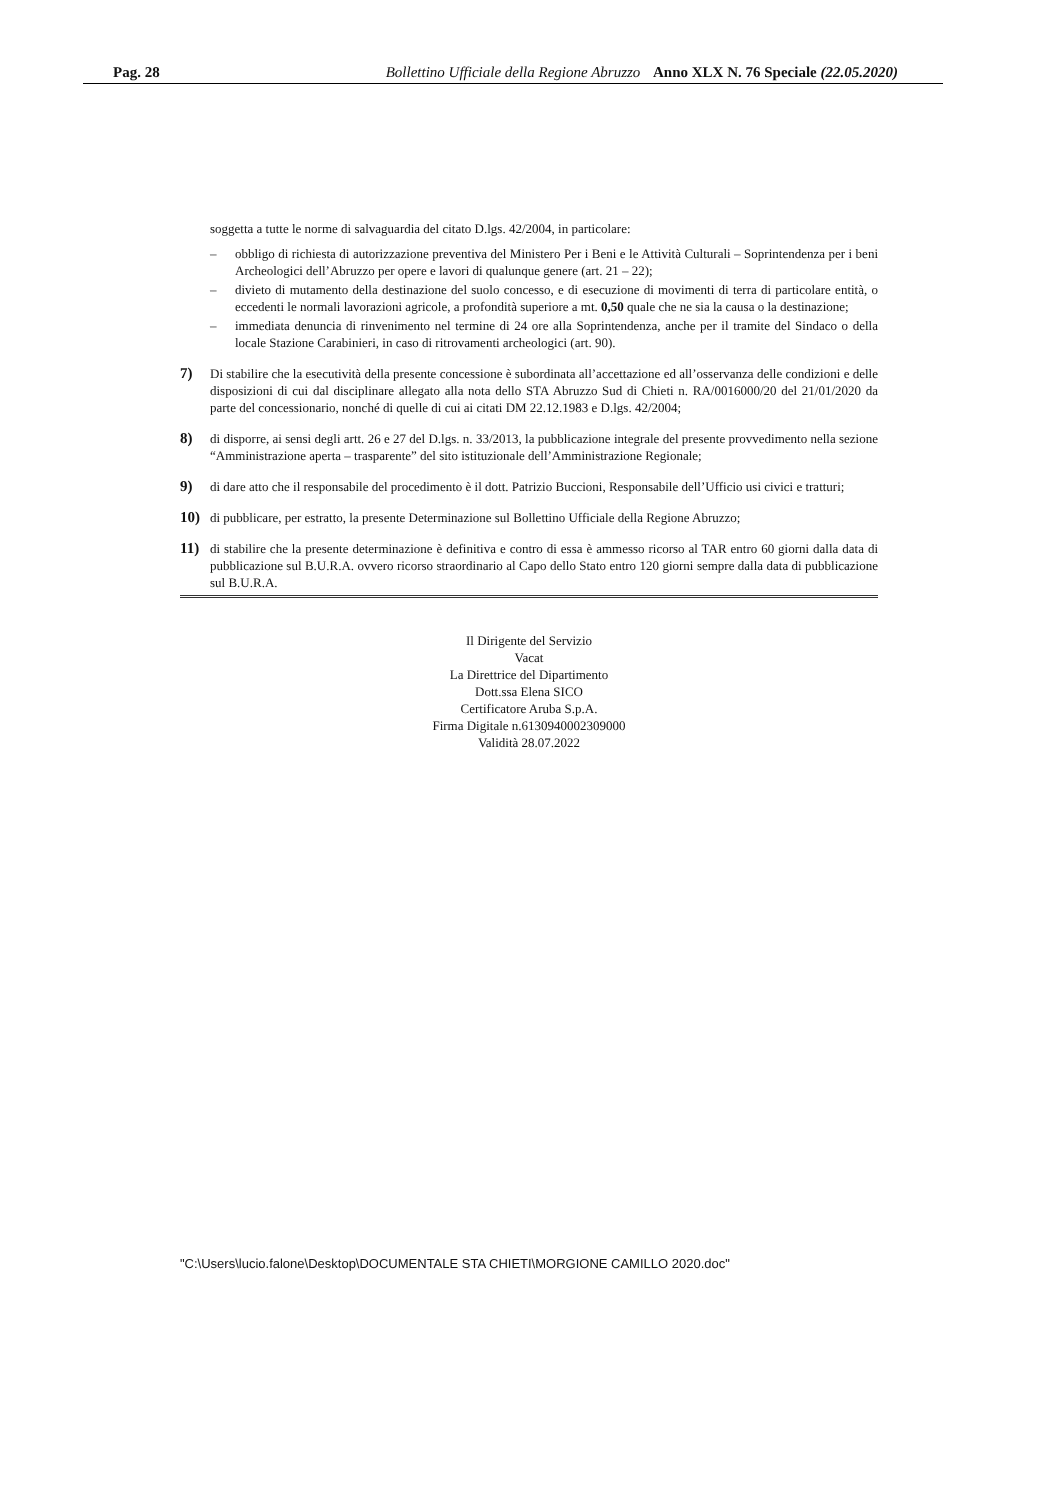Pag. 28 Bollettino Ufficiale della Regione Abruzzo Anno XLX N. 76 Speciale (22.05.2020)
soggetta a tutte le norme di salvaguardia del citato D.lgs. 42/2004, in particolare:
– obbligo di richiesta di autorizzazione preventiva del Ministero Per i Beni e le Attività Culturali – Soprintendenza per i beni Archeologici dell’Abruzzo per opere e lavori di qualunque genere (art. 21 – 22);
– divieto di mutamento della destinazione del suolo concesso, e di esecuzione di movimenti di terra di particolare entità, o eccedenti le normali lavorazioni agricole, a profondità superiore a mt. 0,50 quale che ne sia la causa o la destinazione;
– immediata denuncia di rinvenimento nel termine di 24 ore alla Soprintendenza, anche per il tramite del Sindaco o della locale Stazione Carabinieri, in caso di ritrovamenti archeologici (art. 90).
7) Di stabilire che la esecutività della presente concessione è subordinata all’accettazione ed all’osservanza delle condizioni e delle disposizioni di cui dal disciplinare allegato alla nota dello STA Abruzzo Sud di Chieti n. RA/0016000/20 del 21/01/2020 da parte del concessionario, nonché di quelle di cui ai citati DM 22.12.1983 e D.lgs. 42/2004;
8) di disporre, ai sensi degli artt. 26 e 27 del D.lgs. n. 33/2013, la pubblicazione integrale del presente provvedimento nella sezione “Amministrazione aperta – trasparente” del sito istituzionale dell’Amministrazione Regionale;
9) di dare atto che il responsabile del procedimento è il dott. Patrizio Buccioni, Responsabile dell’Ufficio usi civici e tratturi;
10) di pubblicare, per estratto, la presente Determinazione sul Bollettino Ufficiale della Regione Abruzzo;
11) di stabilire che la presente determinazione è definitiva e contro di essa è ammesso ricorso al TAR entro 60 giorni dalla data di pubblicazione sul B.U.R.A. ovvero ricorso straordinario al Capo dello Stato entro 120 giorni sempre dalla data di pubblicazione sul B.U.R.A.
Il Dirigente del Servizio
Vacat
La Direttrice del Dipartimento
Dott.ssa Elena SICO
Certificatore Aruba S.p.A.
Firma Digitale n.6130940002309000
Validità 28.07.2022
"C:\Users\lucio.falone\Desktop\DOCUMENTALE STA CHIETI\MORGIONE CAMILLO 2020.doc"